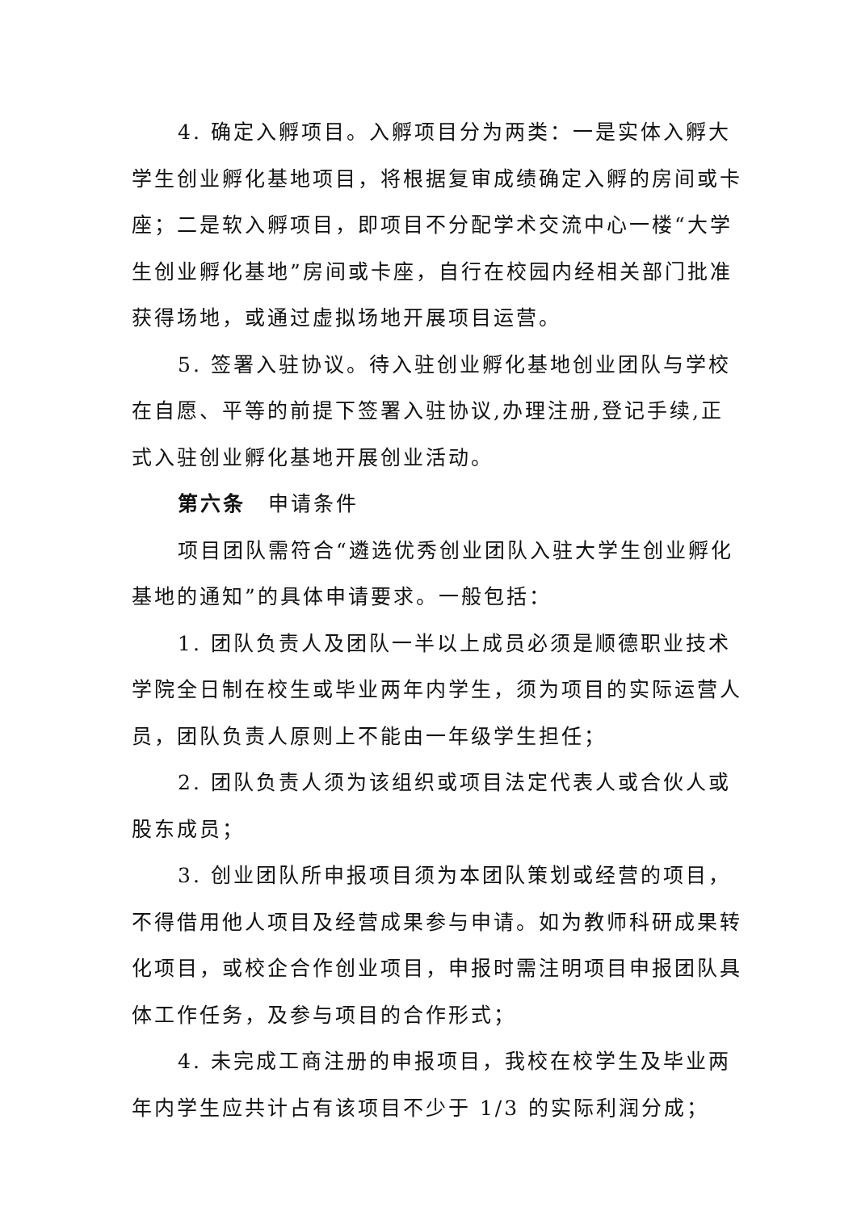4. 确定入孵项目。入孵项目分为两类：一是实体入孵大学生创业孵化基地项目，将根据复审成绩确定入孵的房间或卡座；二是软入孵项目，即项目不分配学术交流中心一楼“大学生创业孵化基地”房间或卡座，自行在校园内经相关部门批准获得场地，或通过虚拟场地开展项目运营。
5. 签署入驻协议。待入驻创业孵化基地创业团队与学校在自愿、平等的前提下签署入驻协议,办理注册,登记手续,正式入驻创业孵化基地开展创业活动。
第六条　申请条件
项目团队需符合“遴选优秀创业团队入驻大学生创业孵化基地的通知”的具体申请要求。一般包括：
1. 团队负责人及团队一半以上成员必须是顺德职业技术学院全日制在校生或毕业两年内学生，须为项目的实际运营人员，团队负责人原则上不能由一年级学生担任；
2. 团队负责人须为该组织或项目法定代表人或合伙人或股东成员；
3. 创业团队所申报项目须为本团队策划或经营的项目，不得借用他人项目及经营成果参与申请。如为教师科研成果转化项目，或校企合作创业项目，申报时需注明项目申报团队具体工作任务，及参与项目的合作形式；
4. 未完成工商注册的申报项目，我校在校学生及毕业两年内学生应共计占有该项目不少于 1/3 的实际利润分成；